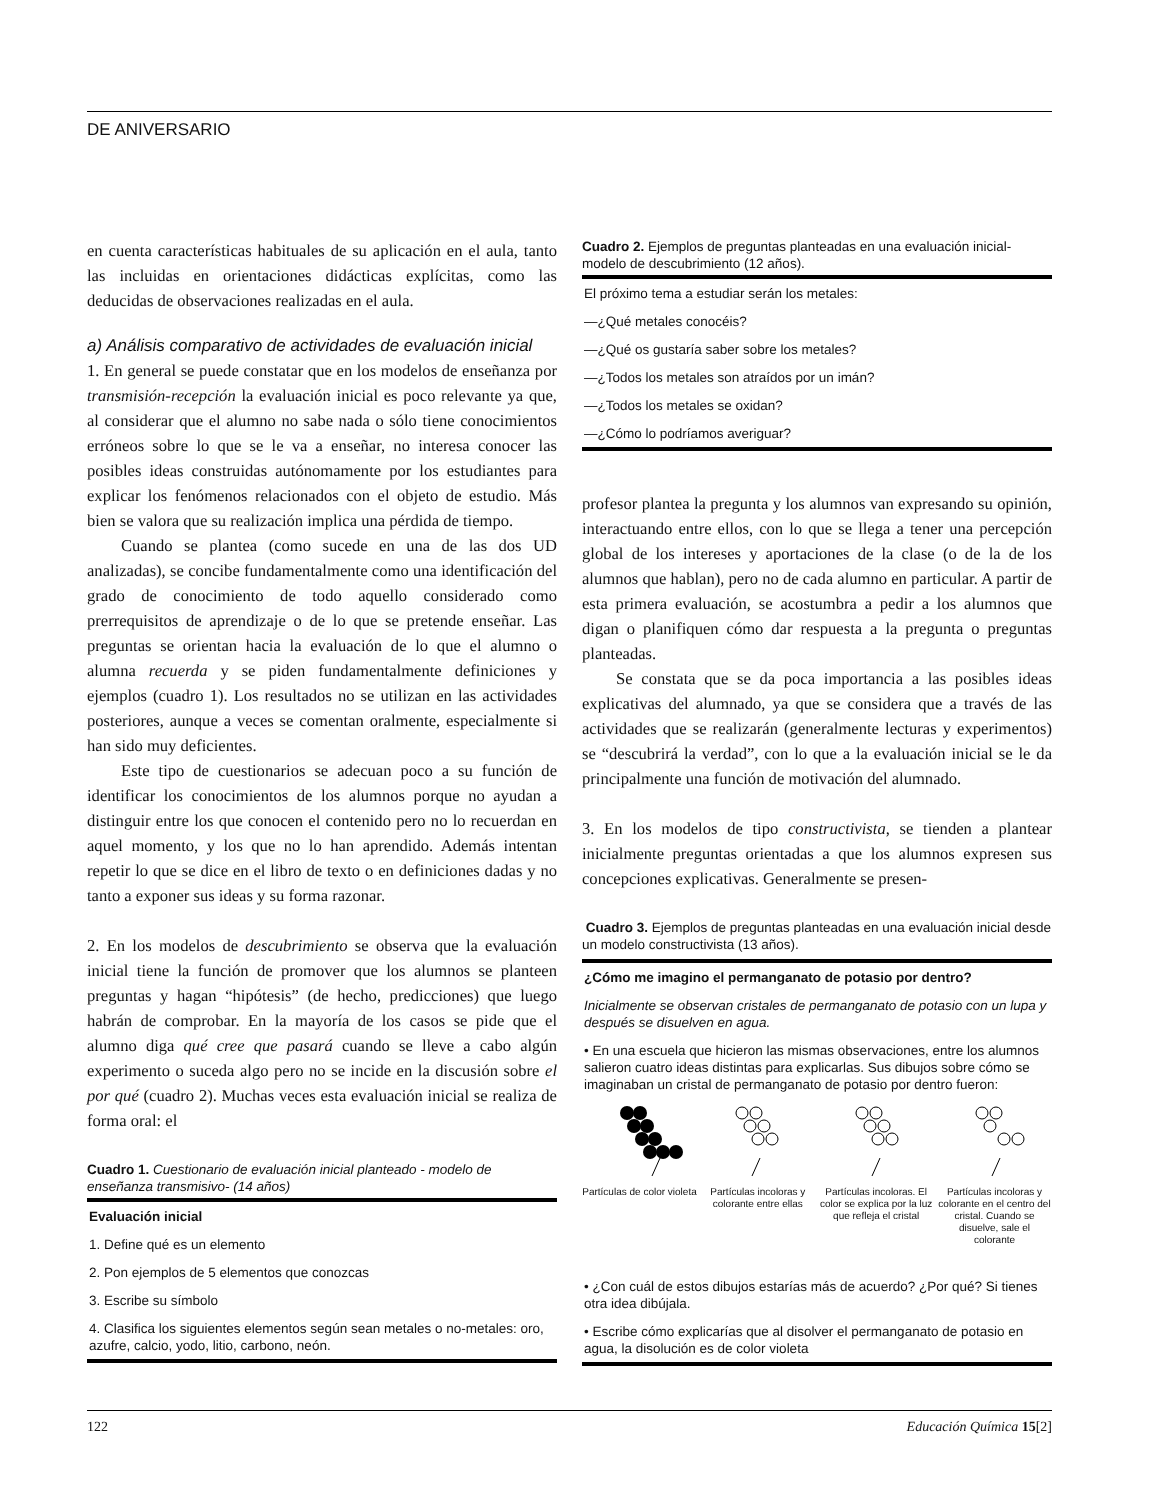DE ANIVERSARIO
en cuenta características habituales de su aplicación en el aula, tanto las incluidas en orientaciones didácticas explícitas, como las deducidas de observaciones realizadas en el aula.
a) Análisis comparativo de actividades de evaluación inicial
1. En general se puede constatar que en los modelos de enseñanza por transmisión-recepción la evaluación inicial es poco relevante ya que, al considerar que el alumno no sabe nada o sólo tiene conocimientos erróneos sobre lo que se le va a enseñar, no interesa conocer las posibles ideas construidas autónomamente por los estudiantes para explicar los fenómenos relacionados con el objeto de estudio. Más bien se valora que su realización implica una pérdida de tiempo.
Cuando se plantea (como sucede en una de las dos UD analizadas), se concibe fundamentalmente como una identificación del grado de conocimiento de todo aquello considerado como prerrequisitos de aprendizaje o de lo que se pretende enseñar. Las preguntas se orientan hacia la evaluación de lo que el alumno o alumna recuerda y se piden fundamentalmente definiciones y ejemplos (cuadro 1). Los resultados no se utilizan en las actividades posteriores, aunque a veces se comentan oralmente, especialmente si han sido muy deficientes.
Este tipo de cuestionarios se adecuan poco a su función de identificar los conocimientos de los alumnos porque no ayudan a distinguir entre los que conocen el contenido pero no lo recuerdan en aquel momento, y los que no lo han aprendido. Además intentan repetir lo que se dice en el libro de texto o en definiciones dadas y no tanto a exponer sus ideas y su forma razonar.
2. En los modelos de descubrimiento se observa que la evaluación inicial tiene la función de promover que los alumnos se planteen preguntas y hagan “hipótesis” (de hecho, predicciones) que luego habrán de comprobar. En la mayoría de los casos se pide que el alumno diga qué cree que pasará cuando se lleve a cabo algún experimento o suceda algo pero no se incide en la discusión sobre el por qué (cuadro 2). Muchas veces esta evaluación inicial se realiza de forma oral: el
Cuadro 1. Cuestionario de evaluación inicial planteado - modelo de enseñanza transmisivo- (14 años)
Evaluación inicial
1. Define qué es un elemento
2. Pon ejemplos de 5 elementos que conozcas
3. Escribe su símbolo
4. Clasifica los siguientes elementos según sean metales o no-metales: oro, azufre, calcio, yodo, litio, carbono, neón.
Cuadro 2. Ejemplos de preguntas planteadas en una evaluación inicial-modelo de descubrimiento (12 años).
El próximo tema a estudiar serán los metales:
—¿Qué metales conocéis?
—¿Qué os gustaría saber sobre los metales?
—¿Todos los metales son atraídos por un imán?
—¿Todos los metales se oxidan?
—¿Cómo lo podríamos averiguar?
profesor plantea la pregunta y los alumnos van expresando su opinión, interactuando entre ellos, con lo que se llega a tener una percepción global de los intereses y aportaciones de la clase (o de la de los alumnos que hablan), pero no de cada alumno en particular. A partir de esta primera evaluación, se acostumbra a pedir a los alumnos que digan o planifiquen cómo dar respuesta a la pregunta o preguntas planteadas.
Se constata que se da poca importancia a las posibles ideas explicativas del alumnado, ya que se considera que a través de las actividades que se realizarán (generalmente lecturas y experimentos) se “descubrirá la verdad”, con lo que a la evaluación inicial se le da principalmente una función de motivación del alumnado.
3. En los modelos de tipo constructivista, se tienden a plantear inicialmente preguntas orientadas a que los alumnos expresen sus concepciones explicativas. Generalmente se presen-
Cuadro 3. Ejemplos de preguntas planteadas en una evaluación inicial desde un modelo constructivista (13 años).
¿Cómo me imagino el permanganato de potasio por dentro?
Inicialmente se observan cristales de permanganato de potasio con un lupa y después se disuelven en agua.
• En una escuela que hicieron las mismas observaciones, entre los alumnos salieron cuatro ideas distintas para explicarlas. Sus dibujos sobre cómo se imaginaban un cristal de permanganato de potasio por dentro fueron:
Partículas de color violeta
Partículas incoloras y colorante entre ellas
Partículas incoloras. El color se explica por la luz que refleja el cristal
Partículas incoloras y colorante en el centro del cristal. Cuando se disuelve, sale el colorante
• ¿Con cuál de estos dibujos estarías más de acuerdo? ¿Por qué? Si tienes otra idea dibújala.
• Escribe cómo explicarías que al disolver el permanganato de potasio en agua, la disolución es de color violeta
122 Educación Química 15[2]